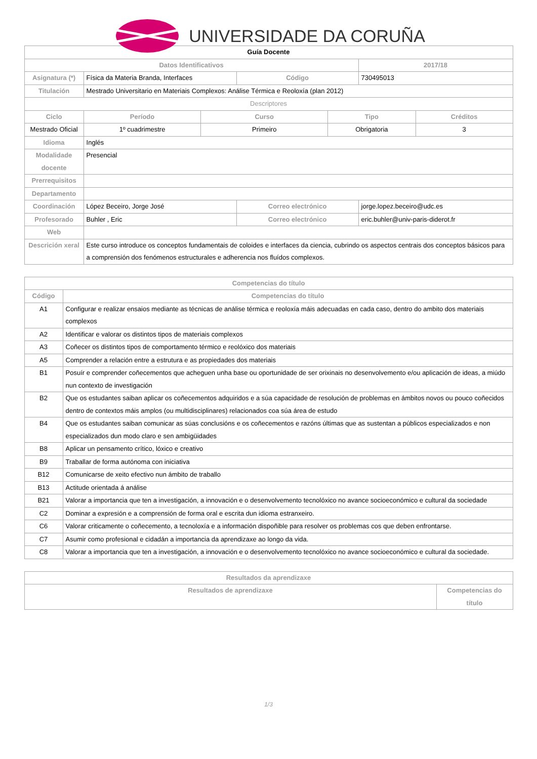UNIVERSIDADE DA CORUÑA
| Guía Docente | | | | | | |
| Datos Identificativos | | | | | 2017/18 | |
| Asignatura (*) | Física da Materia Branda, Interfaces | | Código | | 730495013 | |
| Titulación | Mestrado Universitario en Materiais Complexos: Análise Térmica e Reoloxía (plan 2012) | | | | | |
| Descriptores | | | | | | |
| Ciclo | Período | Curso | | Tipo | | Créditos |
| Mestrado Oficial | 1º cuadrimestre | Primeiro | | Obrigatoria | | 3 |
| Idioma | Inglés | | | | | |
| Modalidade docente | Presencial | | | | | |
| Prerrequisitos | | | | | | |
| Departamento | | | | | | |
| Coordinación | López Beceiro, Jorge José | | Correo electrónico | | jorge.lopez.beceiro@udc.es | |
| Profesorado | Buhler , Eric | | Correo electrónico | | eric.buhler@univ-paris-diderot.fr | |
| Web | | | | | | |
| Descrición xeral | Este curso introduce os conceptos fundamentais de coloides e interfaces da ciencia, cubrindo os aspectos centrais dos conceptos básicos para a comprensión dos fenómenos estructurales e adherencia nos fluídos complexos. | | | | | |
| Competencias do título | |
| --- | --- |
| Código | Competencias do título |
| A1 | Configurar e realizar ensaios mediante as técnicas de análise térmica e reoloxía máis adecuadas en cada caso, dentro do ambito dos materiais complexos |
| A2 | Identificar e valorar os distintos tipos de materiais complexos |
| A3 | Coñecer os distintos tipos de comportamento térmico e reolóxico dos materiais |
| A5 | Comprender a relación entre a estrutura e as propiedades dos materiais |
| B1 | Posuír e comprender coñecementos que acheguen unha base ou oportunidade de ser orixinais no desenvolvemento e/ou aplicación de ideas, a miúdo nun contexto de investigación |
| B2 | Que os estudantes saiban aplicar os coñecementos adquiridos e a súa capacidade de resolución de problemas en ámbitos novos ou pouco coñecidos dentro de contextos máis amplos (ou multidisciplinares) relacionados coa súa área de estudo |
| B4 | Que os estudantes saiban comunicar as súas conclusións e os coñecementos e razóns últimas que as sustentan a públicos especializados e non especializados dun modo claro e sen ambigüidades |
| B8 | Aplicar un pensamento crítico, lóxico e creativo |
| B9 | Traballar de forma autónoma con iniciativa |
| B12 | Comunicarse de xeito efectivo nun ámbito de traballo |
| B13 | Actitude orientada á análise |
| B21 | Valorar a importancia que ten a investigación, a innovación e o desenvolvemento tecnolóxico no avance socioeconómico e cultural da sociedade |
| C2 | Dominar a expresión e a comprensión de forma oral e escrita dun idioma estranxeiro. |
| C6 | Valorar criticamente o coñecemento, a tecnoloxía e a información dispoñible para resolver os problemas cos que deben enfrontarse. |
| C7 | Asumir como profesional e cidadán a importancia da aprendizaxe ao longo da vida. |
| C8 | Valorar a importancia que ten a investigación, a innovación e o desenvolvemento tecnolóxico no avance socioeconómico e cultural da sociedade. |
| Resultados da aprendizaxe | |
| --- | --- |
| Resultados de aprendizaxe | Competencias do título |
1/3